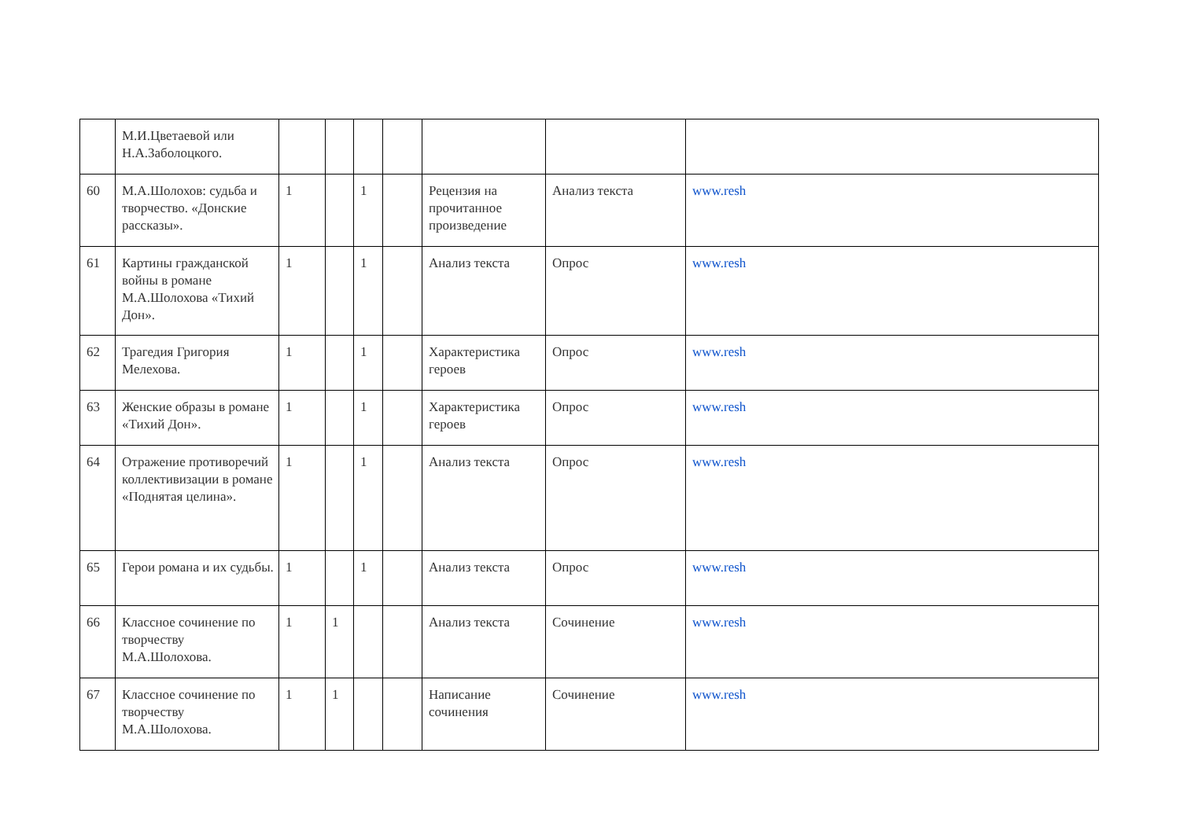| | М.И.Цветаевой или Н.А.Заболоцкого. | | | | | | | |
| 60 | М.А.Шолохов: судьба и творчество. «Донские рассказы». | 1 | | 1 | | Рецензия на прочитанное произведение | Анализ текста | www.resh |
| 61 | Картины гражданской войны в романе М.А.Шолохова «Тихий Дон». | 1 | | 1 | | Анализ текста | Опрос | www.resh |
| 62 | Трагедия Григория Мелехова. | 1 | | 1 | | Характеристика героев | Опрос | www.resh |
| 63 | Женские образы в романе «Тихий Дон». | 1 | | 1 | | Характеристика героев | Опрос | www.resh |
| 64 | Отражение противоречий коллективизации в романе «Поднятая целина». | 1 | | 1 | | Анализ текста | Опрос | www.resh |
| 65 | Герои романа и их судьбы. | 1 | | 1 | | Анализ текста | Опрос | www.resh |
| 66 | Классное сочинение по творчеству М.А.Шолохова. | 1 | 1 | | | Анализ текста | Сочинение | www.resh |
| 67 | Классное сочинение по творчеству М.А.Шолохова. | 1 | 1 | | | Написание сочинения | Сочинение | www.resh |